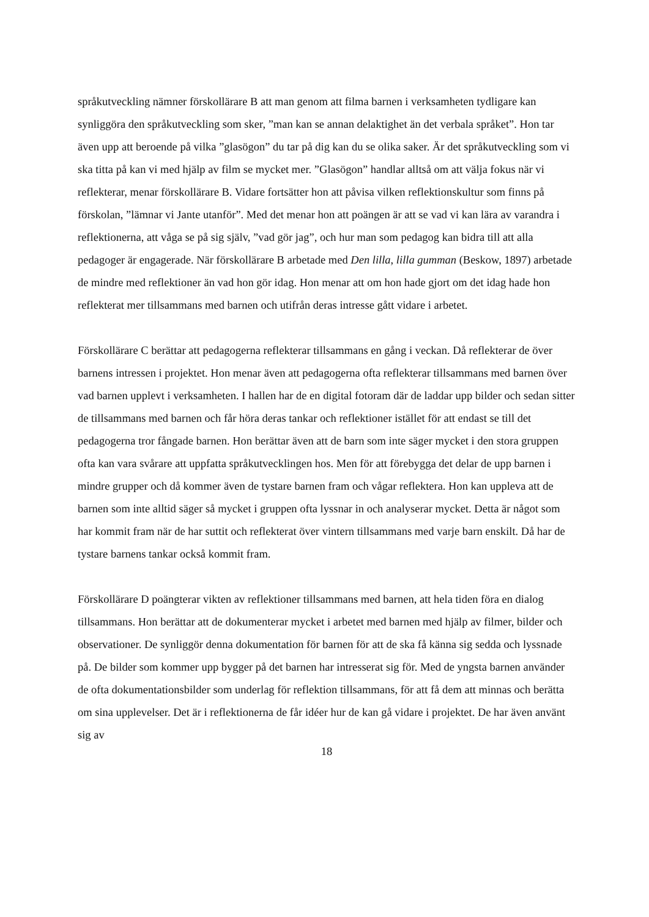språkutveckling nämner förskollärare B att man genom att filma barnen i verksamheten tydligare kan synliggöra den språkutveckling som sker, ”man kan se annan delaktighet än det verbala språket”. Hon tar även upp att beroende på vilka ”glasögon” du tar på dig kan du se olika saker. Är det språkutveckling som vi ska titta på kan vi med hjälp av film se mycket mer. ”Glasögon” handlar alltså om att välja fokus när vi reflekterar, menar förskollärare B. Vidare fortsätter hon att påvisa vilken reflektionskultur som finns på förskolan, ”lämnar vi Jante utanför”. Med det menar hon att poängen är att se vad vi kan lära av varandra i reflektionerna, att våga se på sig själv, ”vad gör jag”, och hur man som pedagog kan bidra till att alla pedagoger är engagerade. När förskollärare B arbetade med Den lilla, lilla gumman (Beskow, 1897) arbetade de mindre med reflektioner än vad hon gör idag. Hon menar att om hon hade gjort om det idag hade hon reflekterat mer tillsammans med barnen och utifrån deras intresse gått vidare i arbetet.
Förskollärare C berättar att pedagogerna reflekterar tillsammans en gång i veckan. Då reflekterar de över barnens intressen i projektet. Hon menar även att pedagogerna ofta reflekterar tillsammans med barnen över vad barnen upplevt i verksamheten. I hallen har de en digital fotoram där de laddar upp bilder och sedan sitter de tillsammans med barnen och får höra deras tankar och reflektioner istället för att endast se till det pedagogerna tror fångade barnen. Hon berättar även att de barn som inte säger mycket i den stora gruppen ofta kan vara svårare att uppfatta språkutvecklingen hos. Men för att förebygga det delar de upp barnen i mindre grupper och då kommer även de tystare barnen fram och vågar reflektera. Hon kan uppleva att de barnen som inte alltid säger så mycket i gruppen ofta lyssnar in och analyserar mycket. Detta är något som har kommit fram när de har suttit och reflekterat över vintern tillsammans med varje barn enskilt. Då har de tystare barnens tankar också kommit fram.
Förskollärare D poängterar vikten av reflektioner tillsammans med barnen, att hela tiden föra en dialog tillsammans. Hon berättar att de dokumenterar mycket i arbetet med barnen med hjälp av filmer, bilder och observationer. De synliggör denna dokumentation för barnen för att de ska få känna sig sedda och lyssnade på. De bilder som kommer upp bygger på det barnen har intresserat sig för. Med de yngsta barnen använder de ofta dokumentationsbilder som underlag för reflektion tillsammans, för att få dem att minnas och berätta om sina upplevelser. Det är i reflektionerna de får idéer hur de kan gå vidare i projektet. De har även använt sig av
18